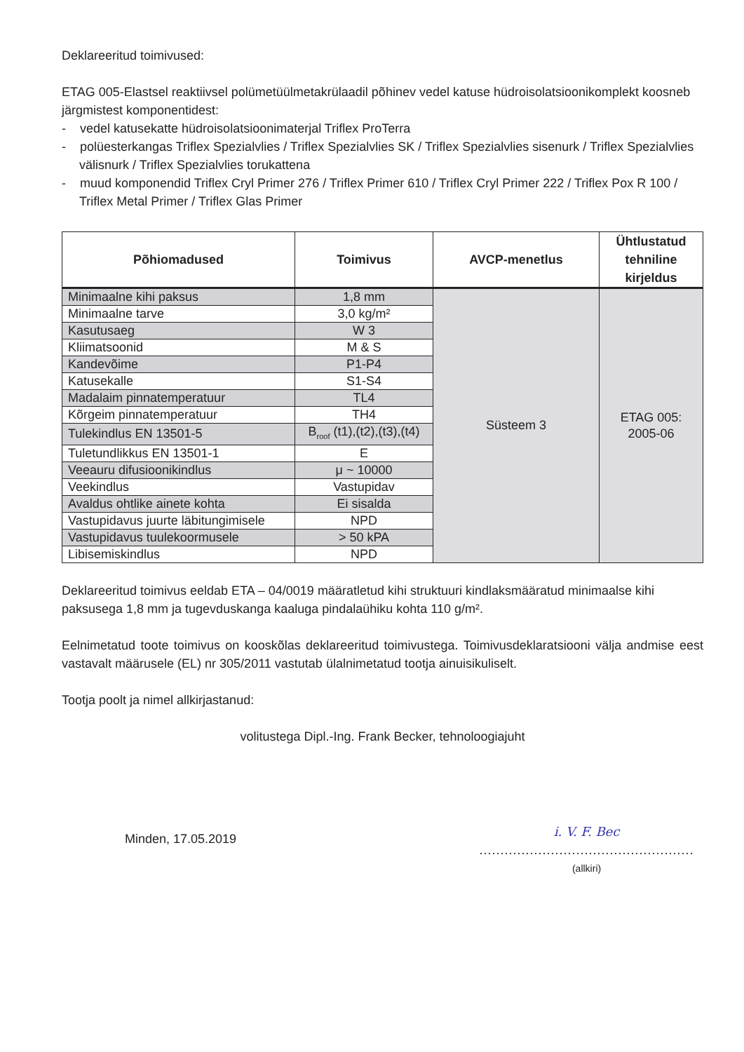Deklareeritud toimivused:
ETAG 005-Elastsel reaktiivsel polümetüülmetakrülaadil põhinev vedel katuse hüdroisolatsioonikomplekt koosneb järgmistest komponentidest:
- vedel katusekatte hüdroisolatsioonimaterjal Triflex ProTerra
- polüesterkangas Triflex Spezialvlies / Triflex Spezialvlies SK / Triflex Spezialvlies sisenurk / Triflex Spezialvlies välisnurk / Triflex Spezialvlies torukattena
- muud komponendid Triflex Cryl Primer 276 / Triflex Primer 610 / Triflex Cryl Primer 222 / Triflex Pox R 100 / Triflex Metal Primer / Triflex Glas Primer
| Põhiomadused | Toimivus | AVCP-menetlus | Ühtlustatud tehniline kirjeldus |
| --- | --- | --- | --- |
| Minimaalne kihi paksus | 1,8 mm | Süsteem 3 | ETAG 005: 2005-06 |
| Minimaalne tarve | 3,0 kg/m² | | |
| Kasutusaeg | W 3 | | |
| Kliimatsoonid | M & S | | |
| Kandevõime | P1-P4 | | |
| Katusekalle | S1-S4 | | |
| Madalaim pinnatemperatuur | TL4 | | |
| Kõrgeim pinnatemperatuur | TH4 | | |
| Tulekindlus EN 13501-5 | B<sub>roof</sub> (t1),(t2),(t3),(t4) | | |
| Tuletundlikkus EN 13501-1 | E | | |
| Veeauru difusioonikindlus | μ ~ 10000 | | |
| Veekindlus | Vastupidav | | |
| Avaldus ohtlike ainete kohta | Ei sisalda | | |
| Vastupidavus juurte läbitungimisele | NPD | | |
| Vastupidavus tuulekoormusele | > 50 kPA | | |
| Libisemiskindlus | NPD | | |
Deklareeritud toimivus eeldab ETA – 04/0019 määratletud kihi struktuuri kindlaksmääratud minimaalse kihi paksusega 1,8 mm ja tugevduskanga kaaluga pindalaühiku kohta 110 g/m².
Eelnimetatud toote toimivus on kooskõlas deklareeritud toimivustega. Toimivusdeklaratsiooni välja andmise eest vastavalt määrusele (EL) nr 305/2011 vastutab ülalnimetatud tootja ainuisikuliselt.
Tootja poolt ja nimel allkirjastanud:
volitustega Dipl.-Ing. Frank Becker, tehnoloogiajuht
Minden, 17.05.2019
i. V. F. Bec
...................................................
(allkiri)